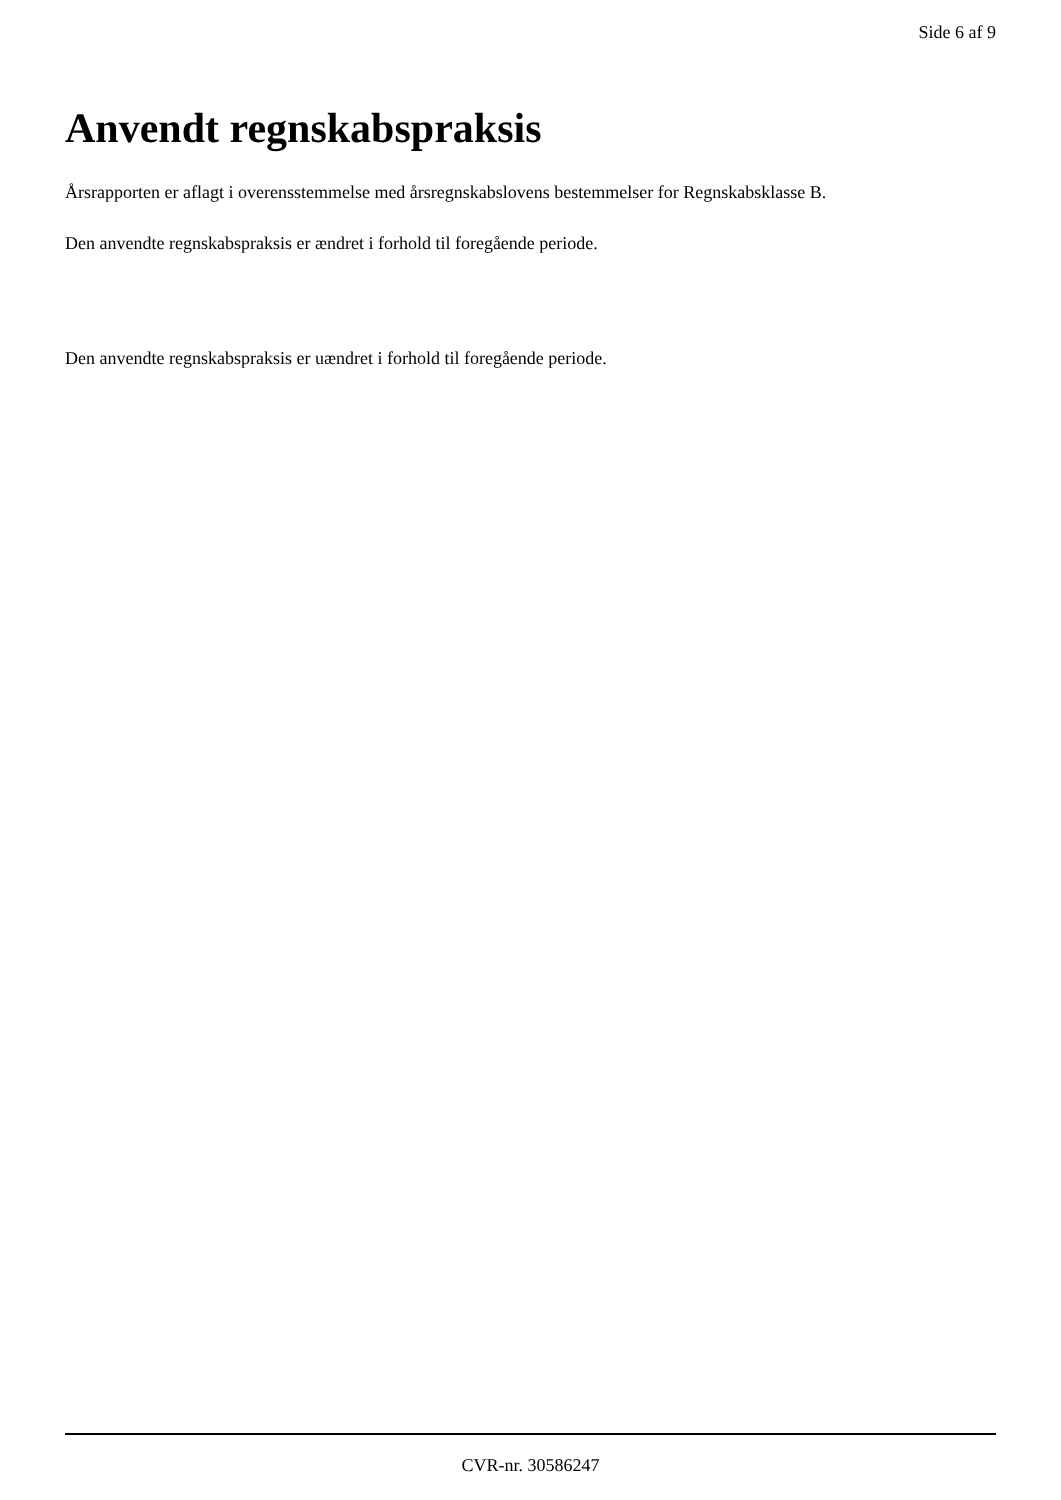Side 6 af 9
Anvendt regnskabspraksis
Årsrapporten er aflagt i overensstemmelse med årsregnskabslovens bestemmelser for Regnskabsklasse B.
Den anvendte regnskabspraksis er ændret i forhold til foregående periode.
Den anvendte regnskabspraksis er uændret i forhold til foregående periode.
CVR-nr. 30586247